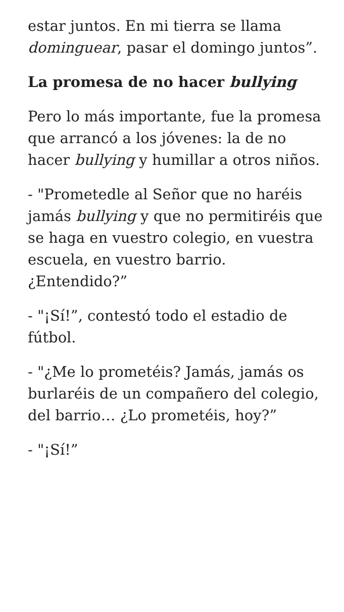estar juntos. En mi tierra se llama dominguear, pasar el domingo juntos”.
La promesa de no hacer bullying
Pero lo más importante, fue la promesa que arrancó a los jóvenes: la de no hacer bullying y humillar a otros niños.
- "Prometedle al Señor que no haréis jamás bullying y que no permitiréis que se haga en vuestro colegio, en vuestra escuela, en vuestro barrio. ¿Entendido?”
- "¡Sí!”, contestó todo el estadio de fútbol.
- "¿Me lo prometéis? Jamás, jamás os burlaréis de un compañero del colegio, del barrio… ¿Lo prometéis, hoy?”
- "¡Sí!”